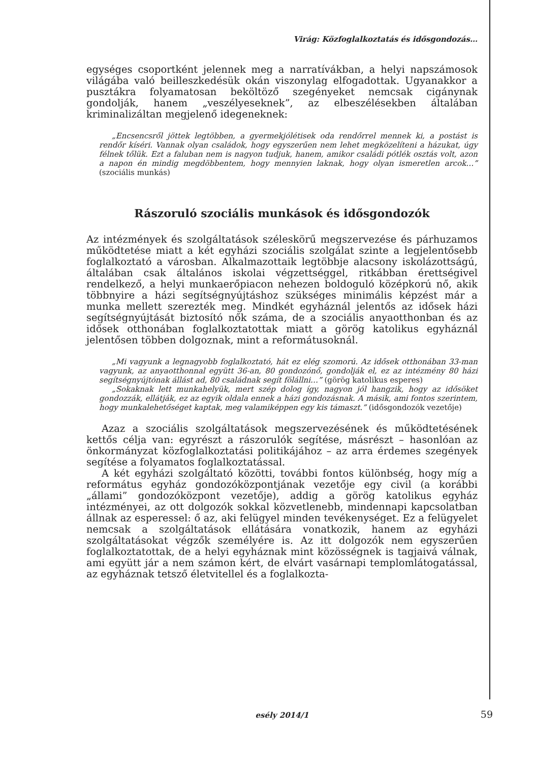Virág: Közfoglalkoztatás és idősgondozás…
egységes csoportként jelennek meg a narratívákban, a helyi napszámosok világába való beilleszkedésük okán viszonylag elfogadottak. Ugyanakkor a pusztákra folyamatosan beköltöző szegényeket nemcsak cigánynak gondolják, hanem „veszélyeseknek”, az elbeszélésekben általában kriminalizáltan megjelenő idegeneknek:
„Encsencsről jöttek legtöbben, a gyermekjólétisek oda rendőrrel mennek ki, a postást is rendőr kíséri. Vannak olyan családok, hogy egyszerűen nem lehet megközelíteni a házukat, úgy félnek tőlük. Ezt a faluban nem is nagyon tudjuk, hanem, amikor családi pótlék osztás volt, azon a napon én mindig megdöbbentem, hogy mennyien laknak, hogy olyan ismeretlen arcok…” (szociális munkás)
Rászoruló szociális munkások és idősgondozók
Az intézmények és szolgáltatások széleskörű megszervezése és párhuzamos működtetése miatt a két egyházi szociális szolgálat szinte a legjelentősebb foglalkoztató a városban. Alkalmazottaik legtöbbje alacsony iskolázottságú, általában csak általános iskolai végzettséggel, ritkábban érettségivel rendelkező, a helyi munkaerőpiacon nehezen boldoguló középkorú nő, akik többnyire a házi segítségnyújtáshoz szükséges minimális képzést már a munka mellett szerezték meg. Mindkét egyháznál jelentős az idősek házi segítségnyújtását biztosító nők száma, de a szociális anyaotthonban és az idősek otthonában foglalkoztatottak miatt a görög katolikus egyháznál jelentősen többen dolgoznak, mint a reformátusoknál.
„Mi vagyunk a legnagyobb foglalkoztató, hát ez elég szomorú. Az idősek otthonában 33-man vagyunk, az anyaotthonnal együtt 36-an, 80 gondozónő, gondolják el, ez az intézmény 80 házi segítségnyújtónak állást ad, 80 családnak segít fölállni…” (görög katolikus esperes)
„Sokaknak lett munkahelyük, mert szép dolog így, nagyon jól hangzik, hogy az idősöket gondozzák, ellátják, ez az egyik oldala ennek a házi gondozásnak. A másik, ami fontos szerintem, hogy munkalehetőséget kaptak, meg valamiképpen egy kis támaszt.” (idősgondozók vezetője)
Azaz a szociális szolgáltatások megszervezésének és működtetésének kettős célja van: egyrészt a rászorulók segítése, másrészt – hasonlóan az önkormányzat közfoglalkoztatási politikájához – az arra érdemes szegények segítése a folyamatos foglalkoztatással.
A két egyházi szolgáltató közötti, további fontos különbség, hogy míg a református egyház gondozóközpontjának vezetője egy civil (a korábbi „állami” gondozóközpont vezetője), addig a görög katolikus egyház intézményei, az ott dolgozók sokkal közvetlenebb, mindennapi kapcsolatban állnak az esperessel: ő az, aki felügyel minden tevékenységet. Ez a felügyelet nemcsak a szolgáltatások ellátására vonatkozik, hanem az egyházi szolgáltatásokat végzők személyére is. Az itt dolgozók nem egyszerűen foglalkoztatottak, de a helyi egyháznak mint közösségnek is tagjaivá válnak, ami együtt jár a nem számon kért, de elvárt vasárnapi templomlátogatással, az egyháznak tetsző életvitellel és a foglalkozta-
esély 2014/1 59